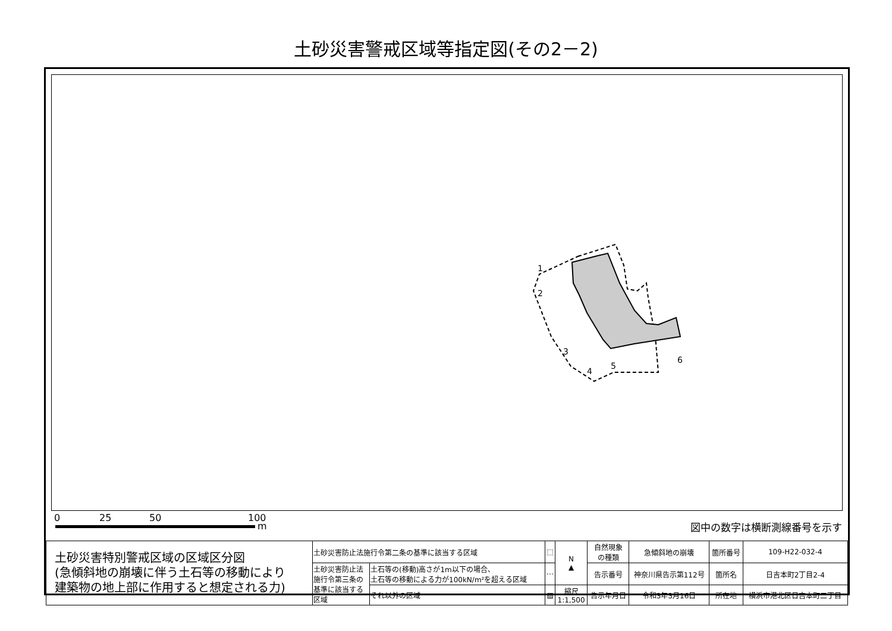土砂災害警戒区域等指定図(その2－2)
1
2
3
4
5
6
0 25 50 100
m 図中の数字は横断測線番号を示す
| 土砂災害特別警戒区域の区域区分図 (急傾斜地の崩壊に伴う土石等の移動により 建築物の地上部に作用すると想定される力) | 土砂災害防止法施行令第二条の基準に該当する区域 | | ⬚ | N ▲ | 自然現象 の種類 | 急傾斜地の崩壊 | 箇所番号 | 109-H22-032-4 |
| | 土砂災害防止法 施行令第三条の 基準に該当する 区域 | 土石等の(移動)高さが1m以下の場合、 土石等の移動による力が100kN/m²を超える区域 | ⋯ | | 告示番号 | 神奈川県告示第112号 | 箇所名 | 日吉本町2丁目2-4 |
| | | それ以外の区域 | ▨ | 縮尺 1:1,500 | 告示年月日 | 令和3年3月16日 | 所在地 | 横浜市港北区日吉本町二丁目 |